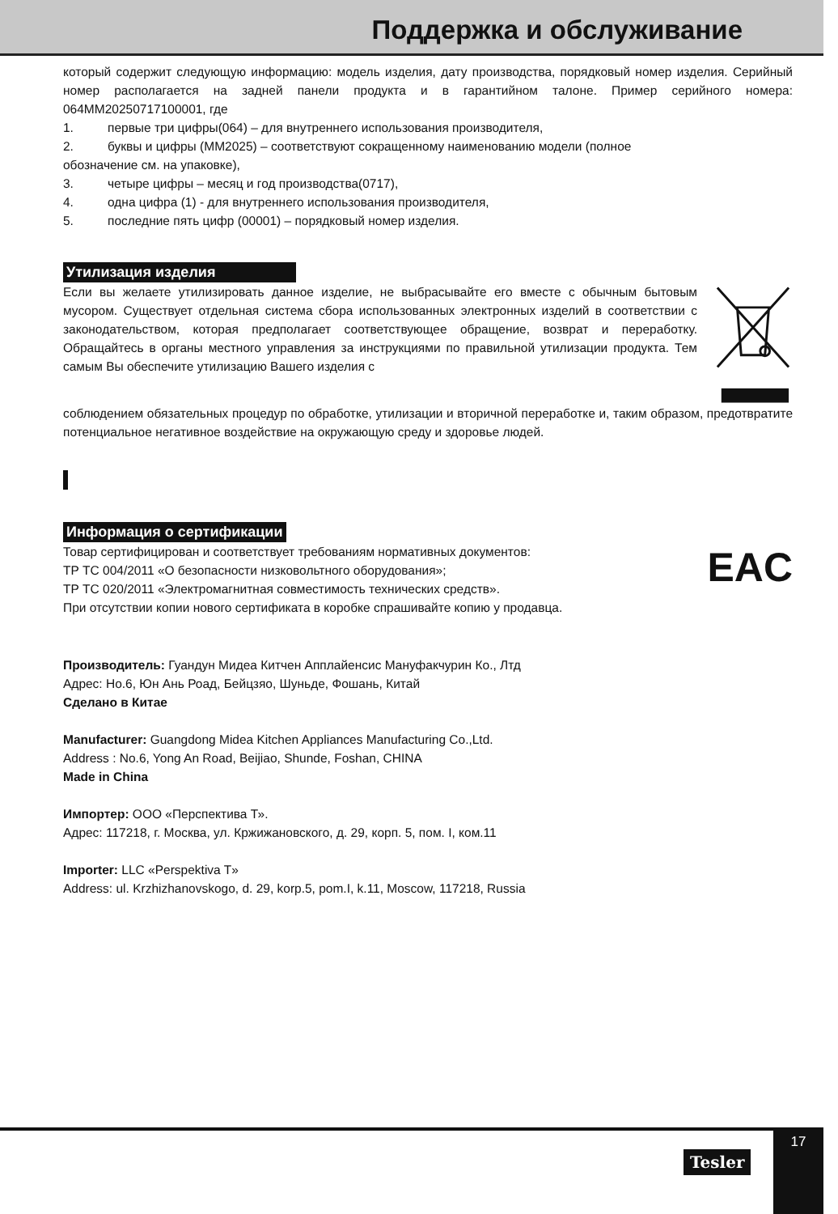Поддержка и обслуживание
который содержит следующую информацию: модель изделия, дату производства, порядковый номер изделия. Серийный номер располагается на задней панели продукта и в гарантийном талоне. Пример серийного номера: 064MM20250717100001, где
1. первые три цифры(064) – для внутреннего использования производителя,
2. буквы и цифры (MM2025) – соответствуют сокращенному наименованию модели (полное
обозначение см. на упаковке),
3. четыре цифры – месяц и год производства(0717),
4. одна цифра (1) - для внутреннего использования производителя,
5. последние пять цифр (00001) – порядковый номер изделия.
Утилизация изделия
Если вы желаете утилизировать данное изделие, не выбрасывайте его вместе с обычным бытовым мусором. Существует отдельная система сбора использованных электронных изделий в соответствии с законодательством, которая предполагает соответствующее обращение, возврат и переработку. Обращайтесь в органы местного управления за инструкциями по правильной утилизации продукта. Тем самым Вы обеспечите утилизацию Вашего изделия с
соблюдением обязательных процедур по обработке, утилизации и вторичной переработке и, таким образом, предотвратите потенциальное негативное воздействие на окружающую среду и здоровье людей.
Информация о сертификации
Товар сертифицирован и соответствует требованиям нормативных документов:
ТР ТС 004/2011 «О безопасности низковольтного оборудования»;
ТР ТС 020/2011 «Электромагнитная совместимость технических средств».
При отсутствии копии нового сертификата в коробке спрашивайте копию у продавца.
EAC
Производитель: Гуандун Мидеа Китчен Апплайенсис Мануфакчурин Ко., Лтд
Адрес: Но.6, Юн Ань Роад, Бейцзяо, Шуньде, Фошань, Китай
Сделано в Китае
Manufacturer: Guangdong Midea Kitchen Appliances Manufacturing Co.,Ltd.
Address : No.6, Yong An Road, Beijiao, Shunde, Foshan, CHINA
Made in China
Импортер: ООО «Перспектива Т».
Адрес: 117218, г. Москва, ул. Кржижановского, д. 29, корп. 5, пом. I, ком.11
Importer: LLC «Perspektiva T»
Address: ul. Krzhizhanovskogo, d. 29, korp.5, pom.I, k.11, Moscow, 117218, Russia
Tesler
17